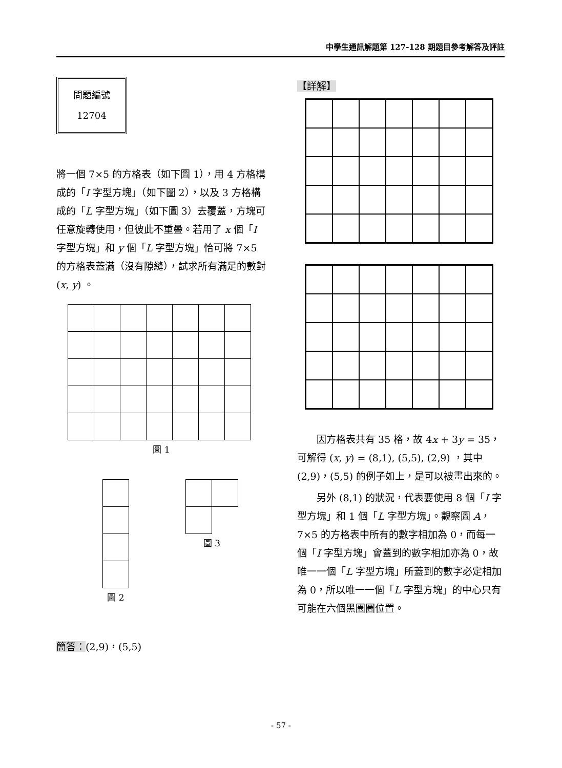中學生通訊解題第 127-128 期題目參考解答及評註
問題編號
12704
將一個 7×5 的方格表（如下圖 1），用 4 方格構成的「I 字型方塊」（如下圖 2），以及 3 方格構成的「L 字型方塊」（如下圖 3）去覆蓋，方塊可任意旋轉使用，但彼此不重疊。若用了 x 個「I 字型方塊」和 y 個「L 字型方塊」恰可將 7×5 的方格表蓋滿（沒有隙縫），試求所有滿足的數對 (x, y) 。
圖 1
圖 2 圖 3
簡答：(2,9)，(5,5)
【詳解】
因方格表共有 35 格，故 4x + 3y = 35，可解得 (x, y) = (8,1), (5,5), (2,9) ，其中 (2,9)，(5,5) 的例子如上，是可以被畫出來的。
另外 (8,1) 的狀況，代表要使用 8 個「I 字型方塊」和 1 個「L 字型方塊」。觀察圖 A，7×5 的方格表中所有的數字相加為 0，而每一個「I 字型方塊」會蓋到的數字相加亦為 0，故唯一一個「L 字型方塊」所蓋到的數字必定相加為 0，所以唯一一個「L 字型方塊」的中心只有可能在六個黑圈圈位置。
- 57 -